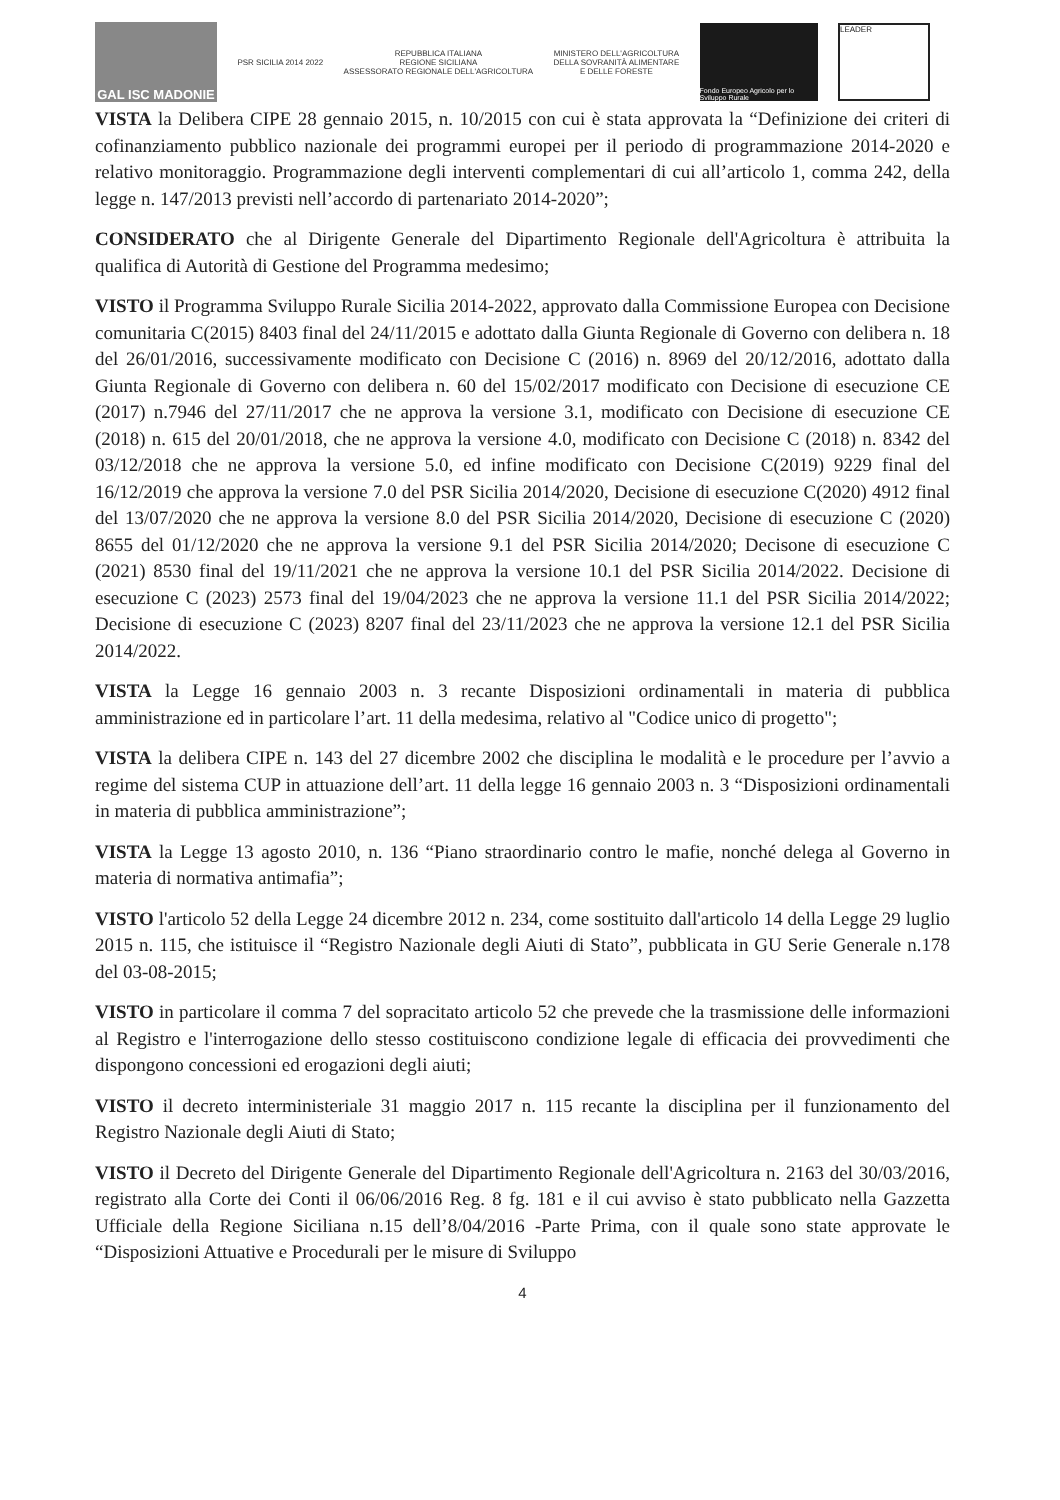GAL ISC MADONIE
PSR SICILIA 2014 2022
REPUBBLICA ITALIANA
REGIONE SICILIANA
ASSESSORATO REGIONALE DELL'AGRICOLTURA
MINISTERO DELL'AGRICOLTURA
DELLA SOVRANITÀ ALIMENTARE
E DELLE FORESTE
Fondo Europeo Agricolo per lo Sviluppo Rurale
LEADER
VISTA la Delibera CIPE 28 gennaio 2015, n. 10/2015 con cui è stata approvata la “Definizione dei criteri di cofinanziamento pubblico nazionale dei programmi europei per il periodo di programmazione 2014-2020 e relativo monitoraggio. Programmazione degli interventi complementari di cui all’articolo 1, comma 242, della legge n. 147/2013 previsti nell’accordo di partenariato 2014-2020”;
CONSIDERATO che al Dirigente Generale del Dipartimento Regionale dell'Agricoltura è attribuita la qualifica di Autorità di Gestione del Programma medesimo;
VISTO il Programma Sviluppo Rurale Sicilia 2014-2022, approvato dalla Commissione Europea con Decisione comunitaria C(2015) 8403 final del 24/11/2015 e adottato dalla Giunta Regionale di Governo con delibera n. 18 del 26/01/2016, successivamente modificato con Decisione C (2016) n. 8969 del 20/12/2016, adottato dalla Giunta Regionale di Governo con delibera n. 60 del 15/02/2017 modificato con Decisione di esecuzione CE (2017) n.7946 del 27/11/2017 che ne approva la versione 3.1, modificato con Decisione di esecuzione CE (2018) n. 615 del 20/01/2018, che ne approva la versione 4.0, modificato con Decisione C (2018) n. 8342 del 03/12/2018 che ne approva la versione 5.0, ed infine modificato con Decisione C(2019) 9229 final del 16/12/2019 che approva la versione 7.0 del PSR Sicilia 2014/2020, Decisione di esecuzione C(2020) 4912 final del 13/07/2020 che ne approva la versione 8.0 del PSR Sicilia 2014/2020, Decisione di esecuzione C (2020) 8655 del 01/12/2020 che ne approva la versione 9.1 del PSR Sicilia 2014/2020; Decisone di esecuzione C (2021) 8530 final del 19/11/2021 che ne approva la versione 10.1 del PSR Sicilia 2014/2022. Decisione di esecuzione C (2023) 2573 final del 19/04/2023 che ne approva la versione 11.1 del PSR Sicilia 2014/2022; Decisione di esecuzione C (2023) 8207 final del 23/11/2023 che ne approva la versione 12.1 del PSR Sicilia 2014/2022.
VISTA la Legge 16 gennaio 2003 n. 3 recante Disposizioni ordinamentali in materia di pubblica amministrazione ed in particolare l’art. 11 della medesima, relativo al "Codice unico di progetto";
VISTA la delibera CIPE n. 143 del 27 dicembre 2002 che disciplina le modalità e le procedure per l’avvio a regime del sistema CUP in attuazione dell’art. 11 della legge 16 gennaio 2003 n. 3 “Disposizioni ordinamentali in materia di pubblica amministrazione”;
VISTA la Legge 13 agosto 2010, n. 136 “Piano straordinario contro le mafie, nonché delega al Governo in materia di normativa antimafia”;
VISTO l'articolo 52 della Legge 24 dicembre 2012 n. 234, come sostituito dall'articolo 14 della Legge 29 luglio 2015 n. 115, che istituisce il “Registro Nazionale degli Aiuti di Stato”, pubblicata in GU Serie Generale n.178 del 03-08-2015;
VISTO in particolare il comma 7 del sopracitato articolo 52 che prevede che la trasmissione delle informazioni al Registro e l'interrogazione dello stesso costituiscono condizione legale di efficacia dei provvedimenti che dispongono concessioni ed erogazioni degli aiuti;
VISTO il decreto interministeriale 31 maggio 2017 n. 115 recante la disciplina per il funzionamento del Registro Nazionale degli Aiuti di Stato;
VISTO il Decreto del Dirigente Generale del Dipartimento Regionale dell'Agricoltura n. 2163 del 30/03/2016, registrato alla Corte dei Conti il 06/06/2016 Reg. 8 fg. 181 e il cui avviso è stato pubblicato nella Gazzetta Ufficiale della Regione Siciliana n.15 dell’8/04/2016 -Parte Prima, con il quale sono state approvate le “Disposizioni Attuative e Procedurali per le misure di Sviluppo
4